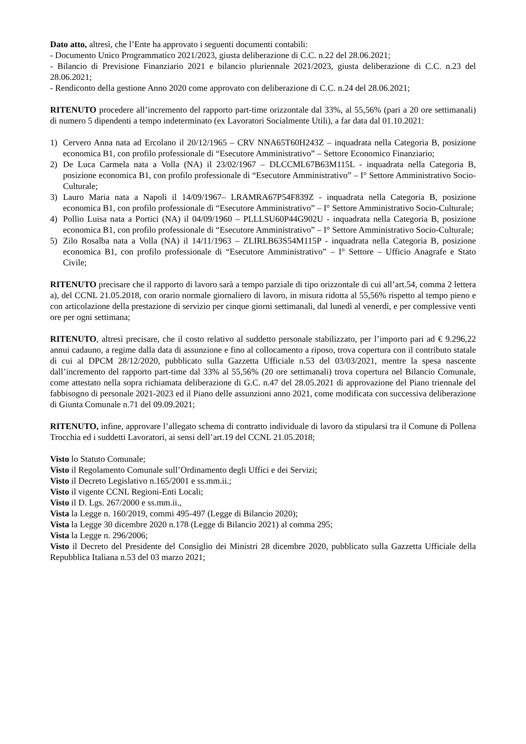Dato atto, altresì, che l’Ente ha approvato i seguenti documenti contabili:
- Documento Unico Programmatico 2021/2023, giusta deliberazione di C.C. n.22 del 28.06.2021;
- Bilancio di Previsione Finanziario 2021 e bilancio pluriennale 2021/2023, giusta deliberazione di C.C. n.23 del 28.06.2021;
- Rendiconto della gestione Anno 2020 come approvato con deliberazione di C.C. n.24 del 28.06.2021;
RITENUTO procedere all’incremento del rapporto part-time orizzontale dal 33%, al 55,56% (pari a 20 ore settimanali) di numero 5 dipendenti a tempo indeterminato (ex Lavoratori Socialmente Utili), a far data dal 01.10.2021:
1) Cervero Anna nata ad Ercolano il 20/12/1965 – CRV NNA65T60H243Z – inquadrata nella Categoria B, posizione economica B1, con profilo professionale di “Esecutore Amministrativo” – Settore Economico Finanziario;
2) De Luca Carmela nata a Volla (NA) il 23/02/1967 – DLCCML67B63M115L - inquadrata nella Categoria B, posizione economica B1, con profilo professionale di “Esecutore Amministrativo” – I° Settore Amministrativo Socio-Culturale;
3) Lauro Maria nata a Napoli il 14/09/1967– LRAMRA67P54F839Z - inquadrata nella Categoria B, posizione economica B1, con profilo professionale di “Esecutore Amministrativo” – I° Settore Amministrativo Socio-Culturale;
4) Pollio Luisa nata a Portici (NA) il 04/09/1960 – PLLLSU60P44G902U - inquadrata nella Categoria B, posizione economica B1, con profilo professionale di “Esecutore Amministrativo” – I° Settore Amministrativo Socio-Culturale;
5) Zilo Rosalba nata a Volla (NA) il 14/11/1963 – ZLIRLB63S54M115P - inquadrata nella Categoria B, posizione economica B1, con profilo professionale di “Esecutore Amministrativo” – I° Settore – Ufficio Anagrafe e Stato Civile;
RITENUTO precisare che il rapporto di lavoro sarà a tempo parziale di tipo orizzontale di cui all’art.54, comma 2 lettera a), del CCNL 21.05.2018, con orario normale giornaliero di lavoro, in misura ridotta al 55,56% rispetto al tempo pieno e con articolazione della prestazione di servizio per cinque giorni settimanali, dal lunedì al venerdì, e per complessive venti ore per ogni settimana;
RITENUTO, altresì precisare, che il costo relativo al suddetto personale stabilizzato, per l’importo pari ad € 9.296,22 annui cadauno, a regime dalla data di assunzione e fino al collocamento a riposo, trova copertura con il contributo statale di cui al DPCM 28/12/2020, pubblicato sulla Gazzetta Ufficiale n.53 del 03/03/2021, mentre la spesa nascente dall’incremento del rapporto part-time dal 33% al 55,56% (20 ore settimanali) trova copertura nel Bilancio Comunale, come attestato nella sopra richiamata deliberazione di G.C. n.47 del 28.05.2021 di approvazione del Piano triennale del fabbisogno di personale 2021-2023 ed il Piano delle assunzioni anno 2021, come modificata con successiva deliberazione di Giunta Comunale n.71 del 09.09.2021;
RITENUTO, infine, approvare l’allegato schema di contratto individuale di lavoro da stipularsi tra il Comune di Pollena Trocchia ed i suddetti Lavoratori, ai sensi dell’art.19 del CCNL 21.05.2018;
Visto lo Statuto Comunale;
Visto il Regolamento Comunale sull’Ordinamento degli Uffici e dei Servizi;
Visto il Decreto Legislativo n.165/2001 e ss.mm.ii.;
Visto il vigente CCNL Regioni-Enti Locali;
Visto il D. Lgs. 267/2000 e ss.mm.ii.,
Vista la Legge n. 160/2019, commi 495-497 (Legge di Bilancio 2020);
Vista la Legge 30 dicembre 2020 n.178 (Legge di Bilancio 2021) al comma 295;
Vista la Legge n. 296/2006;
Visto il Decreto del Presidente del Consiglio dei Ministri 28 dicembre 2020, pubblicato sulla Gazzetta Ufficiale della Repubblica Italiana n.53 del 03 marzo 2021;